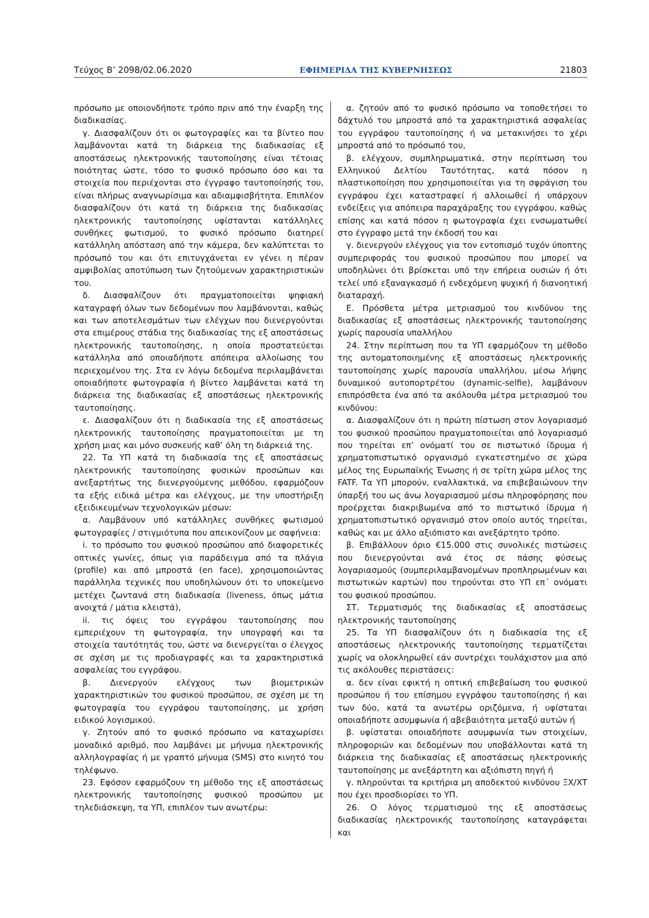Τεύχος Β’ 2098/02.06.2020 ΕΦΗΜΕΡΙΔΑ ΤΗΣ ΚΥΒΕΡΝΗΣΕΩΣ 21803
πρόσωπο με οποιονδήποτε τρόπο πριν από την έναρξη της διαδικασίας.
γ. Διασφαλίζουν ότι οι φωτογραφίες και τα βίντεο που λαμβάνονται κατά τη διάρκεια της διαδικασίας εξ αποστάσεως ηλεκτρονικής ταυτοποίησης είναι τέτοιας ποιότητας ώστε, τόσο το φυσικό πρόσωπο όσο και τα στοιχεία που περιέχονται στο έγγραφο ταυτοποίησής του, είναι πλήρως αναγνωρίσιμα και αδιαμφισβήτητα. Επιπλέον διασφαλίζουν ότι κατά τη διάρκεια της διαδικασίας ηλεκτρονικής ταυτοποίησης υφίστανται κατάλληλες συνθήκες φωτισμού, το φυσικό πρόσωπο διατηρεί κατάλληλη απόσταση από την κάμερα, δεν καλύπτεται το πρόσωπό του και ότι επιτυγχάνεται εν γένει η πέραν αμφιβολίας αποτύπωση των ζητούμενων χαρακτηριστικών του.
δ. Διασφαλίζουν ότι πραγματοποιείται ψηφιακή καταγραφή όλων των δεδομένων που λαμβάνονται, καθώς και των αποτελεσμάτων των ελέγχων που διενεργούνται στα επιμέρους στάδια της διαδικασίας της εξ αποστάσεως ηλεκτρονικής ταυτοποίησης, η οποία προστατεύεται κατάλληλα από οποιαδήποτε απόπειρα αλλοίωσης του περιεχομένου της. Στα εν λόγω δεδομένα περιλαμβάνεται οποιαδήποτε φωτογραφία ή βίντεο λαμβάνεται κατά τη διάρκεια της διαδικασίας εξ αποστάσεως ηλεκτρονικής ταυτοποίησης.
ε. Διασφαλίζουν ότι η διαδικασία της εξ αποστάσεως ηλεκτρονικής ταυτοποίησης πραγματοποιείται με τη χρήση μιας και μόνο συσκευής καθ’ όλη τη διάρκειά της.
22. Τα ΥΠ κατά τη διαδικασία της εξ αποστάσεως ηλεκτρονικής ταυτοποίησης φυσικών προσώπων και ανεξαρτήτως της διενεργούμενης μεθόδου, εφαρμόζουν τα εξής ειδικά μέτρα και ελέγχους, με την υποστήριξη εξειδικευμένων τεχνολογικών μέσων:
α. Λαμβάνουν υπό κατάλληλες συνθήκες φωτισμού φωτογραφίες / στιγμιότυπα που απεικονίζουν με σαφήνεια:
i. το πρόσωπο του φυσικού προσώπου από διαφορετικές οπτικές γωνίες, όπως για παράδειγμα από τα πλάγια (profile) και από μπροστά (en face), χρησιμοποιώντας παράλληλα τεχνικές που υποδηλώνουν ότι το υποκείμενο μετέχει ζωντανά στη διαδικασία (liveness, όπως μάτια ανοιχτά / μάτια κλειστά),
ii. τις όψεις του εγγράφου ταυτοποίησης που εμπεριέχουν τη φωτογραφία, την υπογραφή και τα στοιχεία ταυτότητάς του, ώστε να διενεργείται ο έλεγχος σε σχέση με τις προδιαγραφές και τα χαρακτηριστικά ασφαλείας του εγγράφου.
β. Διενεργούν ελέγχους των βιομετρικών χαρακτηριστικών του φυσικού προσώπου, σε σχέση με τη φωτογραφία του εγγράφου ταυτοποίησης, με χρήση ειδικού λογισμικού.
γ. Ζητούν από το φυσικό πρόσωπο να καταχωρίσει μοναδικό αριθμό, που λαμβάνει με μήνυμα ηλεκτρονικής αλληλογραφίας ή με γραπτό μήνυμα (SMS) στο κινητό του τηλέφωνο.
23. Εφόσον εφαρμόζουν τη μέθοδο της εξ αποστάσεως ηλεκτρονικής ταυτοποίησης φυσικού προσώπου με τηλεδιάσκεψη, τα ΥΠ, επιπλέον των ανωτέρω:
α. ζητούν από το φυσικό πρόσωπο να τοποθετήσει το δάχτυλό του μπροστά από τα χαρακτηριστικά ασφαλείας του εγγράφου ταυτοποίησης ή να μετακινήσει το χέρι μπροστά από το πρόσωπό του,
β. ελέγχουν, συμπληρωματικά, στην περίπτωση του Ελληνικού Δελτίου Ταυτότητας, κατά πόσον η πλαστικοποίηση που χρησιμοποιείται για τη σφράγιση του εγγράφου έχει καταστραφεί ή αλλοιωθεί ή υπάρχουν ενδείξεις για απόπειρα παραχάραξης του εγγράφου, καθώς επίσης και κατά πόσον η φωτογραφία έχει ενσωματωθεί στο έγγραφο μετά την έκδοσή του και
γ. διενεργούν ελέγχους για τον εντοπισμό τυχόν ύποπτης συμπεριφοράς του φυσικού προσώπου που μπορεί να υποδηλώνει ότι βρίσκεται υπό την επήρεια ουσιών ή ότι τελεί υπό εξαναγκασμό ή ενδεχόμενη ψυχική ή διανοητική διαταραχή.
Ε. Πρόσθετα μέτρα μετριασμού του κινδύνου της διαδικασίας εξ αποστάσεως ηλεκτρονικής ταυτοποίησης χωρίς παρουσία υπαλλήλου
24. Στην περίπτωση που τα ΥΠ εφαρμόζουν τη μέθοδο της αυτοματοποιημένης εξ αποστάσεως ηλεκτρονικής ταυτοποίησης χωρίς παρουσία υπαλλήλου, μέσω λήψης δυναμικού αυτοπορτρέτου (dynamic-selfie), λαμβάνουν επιπρόσθετα ένα από τα ακόλουθα μέτρα μετριασμού του κινδύνου:
α. Διασφαλίζουν ότι η πρώτη πίστωση στον λογαριασμό του φυσικού προσώπου πραγματοποιείται από λογαριασμό που τηρείται επ’ ονόματί του σε πιστωτικό ίδρυμα ή χρηματοπιστωτικό οργανισμό εγκατεστημένο σε χώρα μέλος της Ευρωπαϊκής Ένωσης ή σε τρίτη χώρα μέλος της FATF. Τα ΥΠ μπορούν, εναλλακτικά, να επιβεβαιώνουν την ύπαρξή του ως άνω λογαριασμού μέσω πληροφόρησης που προέρχεται διακριβωμένα από το πιστωτικό ίδρυμα ή χρηματοπιστωτικό οργανισμό στον οποίο αυτός τηρείται, καθώς και με άλλο αξιόπιστο και ανεξάρτητο τρόπο.
β. Επιβάλλουν όριο €15.000 στις συνολικές πιστώσεις που διενεργούνται ανά έτος σε πάσης φύσεως λογαριασμούς (συμπεριλαμβανομένων προπληρωμένων και πιστωτικών καρτών) που τηρούνται στο ΥΠ επ΄ ονόματι του φυσικού προσώπου.
ΣΤ. Τερματισμός της διαδικασίας εξ αποστάσεως ηλεκτρονικής ταυτοποίησης
25. Τα ΥΠ διασφαλίζουν ότι η διαδικασία της εξ αποστάσεως ηλεκτρονικής ταυτοποίησης τερματίζεται χωρίς να ολοκληρωθεί εάν συντρέχει τουλάχιστον μια από τις ακόλουθες περιστάσεις:
α. δεν είναι εφικτή η οπτική επιβεβαίωση του φυσικού προσώπου ή του επίσημου εγγράφου ταυτοποίησης ή και των δύο, κατά τα ανωτέρω οριζόμενα, ή υφίσταται οποιαδήποτε ασυμφωνία ή αβεβαιότητα μεταξύ αυτών ή
β. υφίσταται οποιαδήποτε ασυμφωνία των στοιχείων, πληροφοριών και δεδομένων που υποβάλλονται κατά τη διάρκεια της διαδικασίας εξ αποστάσεως ηλεκτρονικής ταυτοποίησης με ανεξάρτητη και αξιόπιστη πηγή ή
γ. πληρούνται τα κριτήρια μη αποδεκτού κινδύνου ΞΧ/ΧΤ που έχει προσδιορίσει το ΥΠ.
26. Ο λόγος τερματισμού της εξ αποστάσεως διαδικασίας ηλεκτρονικής ταυτοποίησης καταγράφεται και